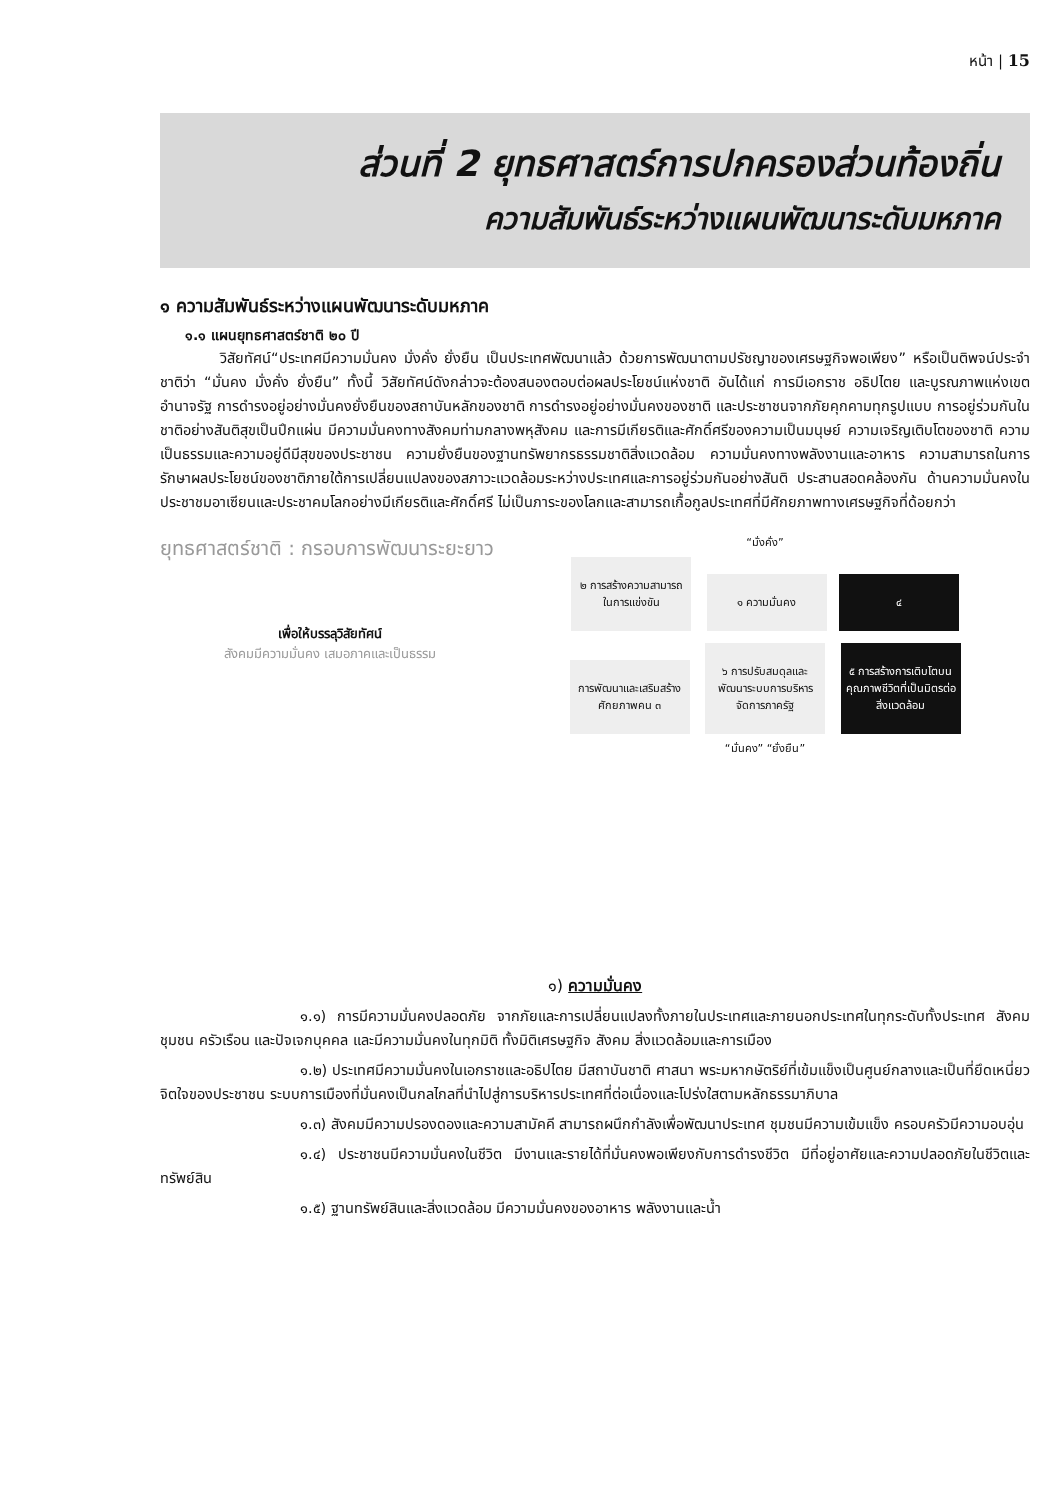หน้า | 15
ส่วนที่ 2 ยุทธศาสตร์การปกครองส่วนท้องถิ่น
ความสัมพันธ์ระหว่างแผนพัฒนาระดับมหภาค
๑ ความสัมพันธ์ระหว่างแผนพัฒนาระดับมหภาค
๑.๑ แผนยุทธศาสตร์ชาติ ๒๐ ปี
วิสัยทัศน์“ประเทศมีความมั่นคง มั่งคั่ง ยั่งยืน เป็นประเทศพัฒนาแล้ว ด้วยการพัฒนาตามปรัชญาของเศรษฐกิจพอเพียง” หรือเป็นติพจน์ประจำชาติว่า “มั่นคง มั่งคั่ง ยั่งยืน” ทั้งนี้ วิสัยทัศน์ดังกล่าวจะต้องสนองตอบต่อผลประโยชน์แห่งชาติ อันได้แก่ การมีเอกราช อธิปไตย และบูรณภาพแห่งเขตอำนาจรัฐ การดำรงอยู่อย่างมั่นคงยั่งยืนของสถาบันหลักของชาติ การดำรงอยู่อย่างมั่นคงของชาติ และประชาชนจากภัยคุกคามทุกรูปแบบ การอยู่ร่วมกันในชาติอย่างสันติสุขเป็นปึกแผ่น มีความมั่นคงทางสังคมท่ามกลางพหุสังคม และการมีเกียรติและศักดิ์ศรีของความเป็นมนุษย์ ความเจริญเติบโตของชาติ ความเป็นธรรมและความอยู่ดีมีสุขของประชาชน ความยั่งยืนของฐานทรัพยากรธรรมชาติสิ่งแวดล้อม ความมั่นคงทางพลังงานและอาหาร ความสามารถในการรักษาผลประโยชน์ของชาติภายใต้การเปลี่ยนแปลงของสภาวะแวดล้อมระหว่างประเทศและการอยู่ร่วมกันอย่างสันติ ประสานสอดคล้องกัน ด้านความมั่นคงในประชาชมอาเซียนและประชาคมโลกอย่างมีเกียรติและศักดิ์ศรี ไม่เป็นภาระของโลกและสามารถเกื้อกูลประเทศที่มีศักยภาพทางเศรษฐกิจที่ด้อยกว่า
ยุทธศาสตร์ชาติ : กรอบการพัฒนาระยะยาว
เพื่อให้บรรลุวิสัยทัศน์
สังคมมีความมั่นคง เสมอภาคและเป็นธรรม
“มั่งคั่ง”
๒ การสร้างความสามารถในการแข่งขัน
๑ ความมั่นคง ๔
การพัฒนาและเสริมสร้างศักยภาพคน ๓
๖ การปรับสมดุลและพัฒนาระบบการบริหารจัดการภาครัฐ
๕ การสร้างการเติบโตบนคุณภาพชีวิตที่เป็นมิตรต่อสิ่งแวดล้อม
“มั่นคง” “ยั่งยืน”
๑) ความมั่นคง
๑.๑) การมีความมั่นคงปลอดภัย จากภัยและการเปลี่ยนแปลงทั้งภายในประเทศและภายนอกประเทศในทุกระดับทั้งประเทศ สังคม ชุมชน ครัวเรือน และปัจเจกบุคคล และมีความมั่นคงในทุกมิติ ทั้งมิติเศรษฐกิจ สังคม สิ่งแวดล้อมและการเมือง
๑.๒) ประเทศมีความมั่นคงในเอกราชและอธิปไตย มีสถาบันชาติ ศาสนา พระมหากษัตริย์ที่เข้มแข็งเป็นศูนย์กลางและเป็นที่ยึดเหนี่ยวจิตใจของประชาชน ระบบการเมืองที่มั่นคงเป็นกลไกลที่นำไปสู่การบริหารประเทศที่ต่อเนื่องและโปร่งใสตามหลักธรรมาภิบาล
๑.๓) สังคมมีความปรองดองและความสามัคคี สามารถผนึกกำลังเพื่อพัฒนาประเทศ ชุมชนมีความเข้มแข็ง ครอบครัวมีความอบอุ่น
๑.๔) ประชาชนมีความมั่นคงในชีวิต มีงานและรายได้ที่มั่นคงพอเพียงกับการดำรงชีวิต มีที่อยู่อาศัยและความปลอดภัยในชีวิตและทรัพย์สิน
๑.๕) ฐานทรัพย์สินและสิ่งแวดล้อม มีความมั่นคงของอาหาร พลังงานและน้ำ